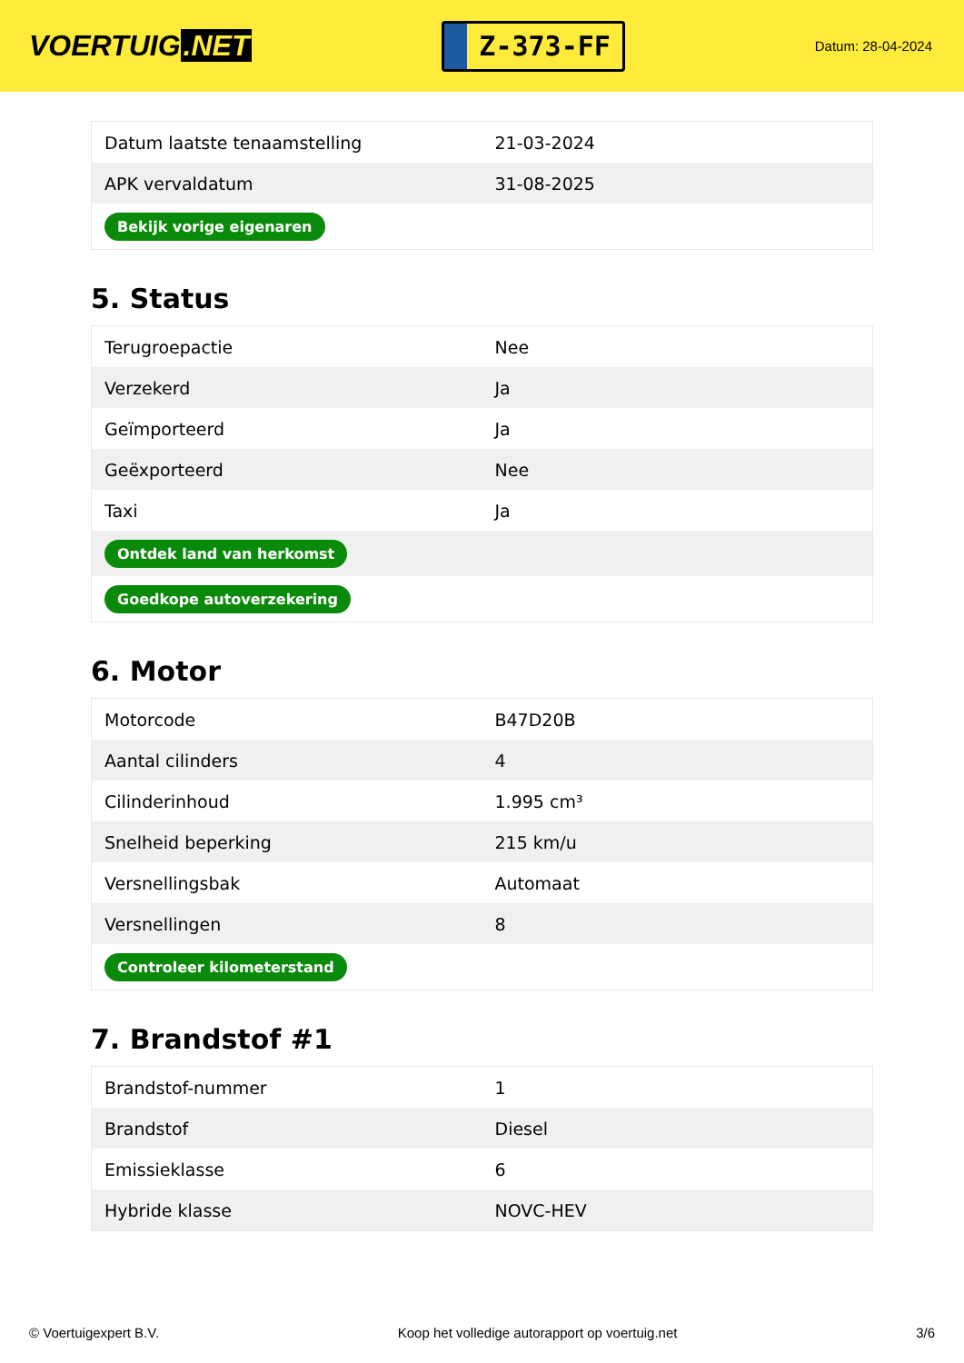VOERTUIG.NET
Z-373-FF
Datum: 28-04-2024
| Datum laatste tenaamstelling | 21-03-2024 |
| APK vervaldatum | 31-08-2025 |
| Bekijk vorige eigenaren | |
5. Status
| Terugroepactie | Nee |
| Verzekerd | Ja |
| Geïmporteerd | Ja |
| Geëxporteerd | Nee |
| Taxi | Ja |
| Ontdek land van herkomst | |
| Goedkope autoverzekering | |
6. Motor
| Motorcode | B47D20B |
| Aantal cilinders | 4 |
| Cilinderinhoud | 1.995 cm³ |
| Snelheid beperking | 215 km/u |
| Versnellingsbak | Automaat |
| Versnellingen | 8 |
| Controleer kilometerstand | |
7. Brandstof #1
| Brandstof-nummer | 1 |
| Brandstof | Diesel |
| Emissieklasse | 6 |
| Hybride klasse | NOVC-HEV |
© Voertuigexpert B.V. Koop het volledige autorapport op voertuig.net 3/6